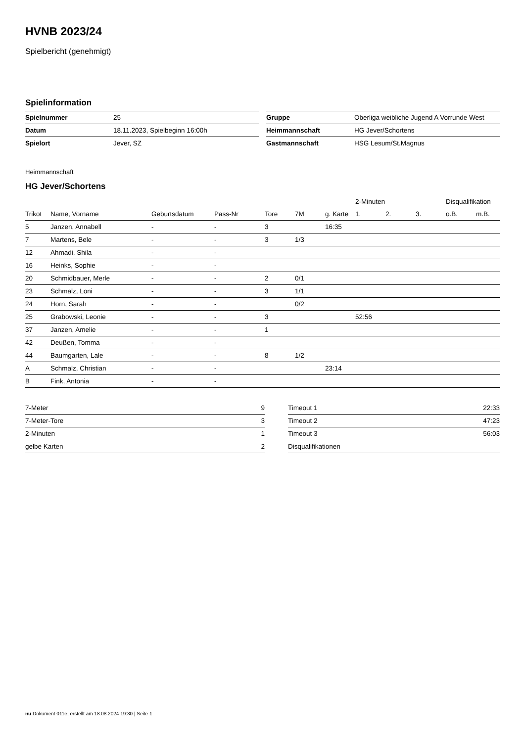HVNB 2023/24
Spielbericht (genehmigt)
Spielinformation
| Spielnummer | 25 |
| Datum | 18.11.2023, Spielbeginn 16:00h |
| Spielort | Jever, SZ |
| Gruppe | Oberliga weibliche Jugend A Vorrunde West |
| Heimmannschaft | HG Jever/Schortens |
| Gastmannschaft | HSG Lesum/St.Magnus |
Heimmannschaft
HG Jever/Schortens
| | | | | | | | 2-Minuten | | | Disqualifikation | |
| --- | --- | --- | --- | --- | --- | --- | --- | --- | --- | --- | --- |
| Trikot | Name, Vorname | Geburtsdatum | Pass-Nr | Tore | 7M | g. Karte | 1. | 2. | 3. | o.B. | m.B. |
| 5 | Janzen, Annabell | - | - | 3 | | 16:35 | | | | | |
| 7 | Martens, Bele | - | - | 3 | 1/3 | | | | | | |
| 12 | Ahmadi, Shila | - | - | | | | | | | | |
| 16 | Heinks, Sophie | - | - | | | | | | | | |
| 20 | Schmidbauer, Merle | - | - | 2 | 0/1 | | | | | | |
| 23 | Schmalz, Loni | - | - | 3 | 1/1 | | | | | | |
| 24 | Horn, Sarah | - | - | | 0/2 | | | | | | |
| 25 | Grabowski, Leonie | - | - | 3 | | | 52:56 | | | | |
| 37 | Janzen, Amelie | - | - | 1 | | | | | | | |
| 42 | Deußen, Tomma | - | - | | | | | | | | |
| 44 | Baumgarten, Lale | - | - | 8 | 1/2 | | | | | | |
| A | Schmalz, Christian | - | - | | | 23:14 | | | | | |
| B | Fink, Antonia | - | - | | | | | | | | |
| 7-Meter | 9 |
| 7-Meter-Tore | 3 |
| 2-Minuten | 1 |
| gelbe Karten | 2 |
| Timeout 1 | 22:33 |
| Timeout 2 | 47:23 |
| Timeout 3 | 56:03 |
| Disqualifikationen | |
nu.Dokument 011e, erstellt am 18.08.2024 19:30 | Seite 1